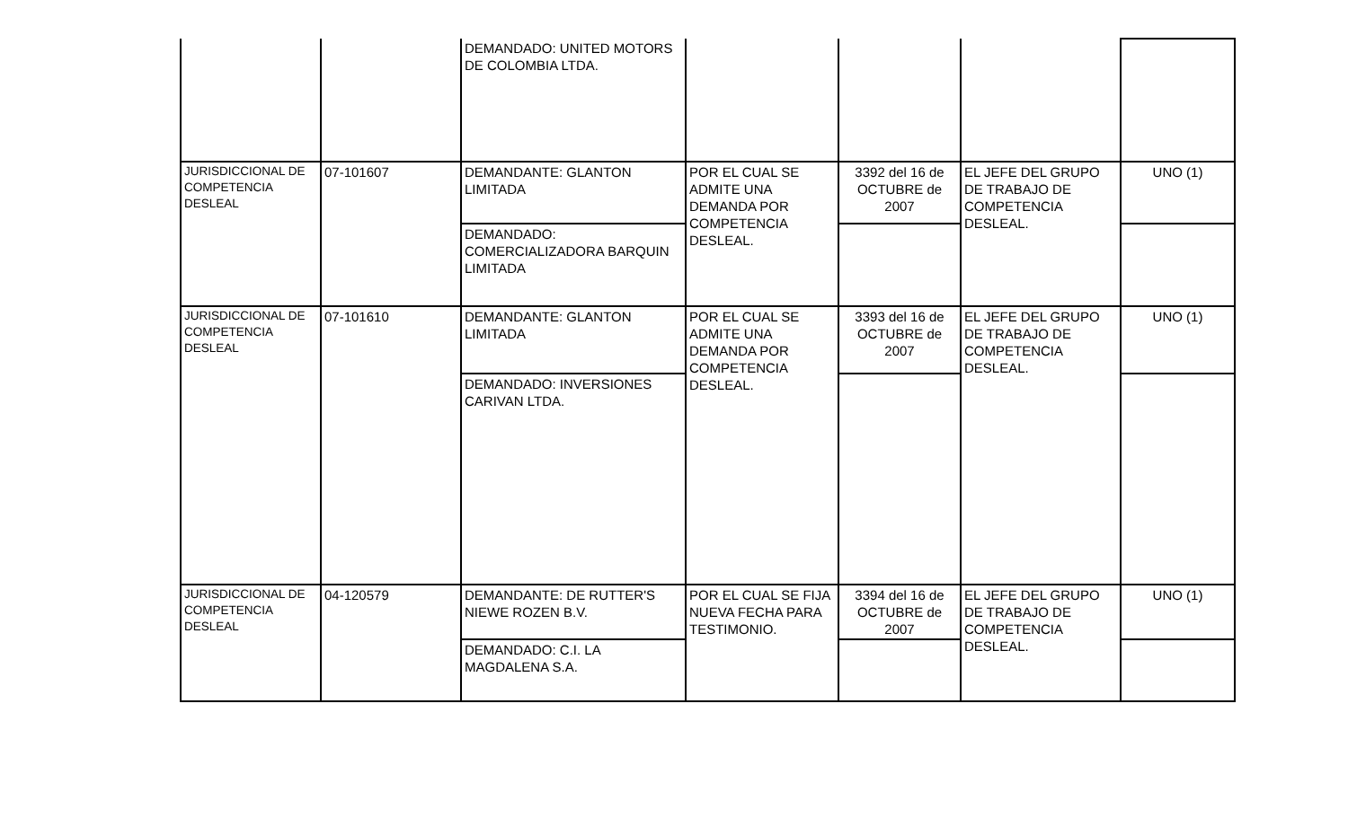| | | DEMANDADO: UNITED MOTORS DE COLOMBIA LTDA. | | | | |
| JURISDICCIONAL DE COMPETENCIA DESLEAL | 07-101607 | DEMANDANTE: GLANTON LIMITADA | POR EL CUAL SE ADMITE UNA DEMANDA POR COMPETENCIA DESLEAL. | 3392 del 16 de OCTUBRE de 2007 | EL JEFE DEL GRUPO DE TRABAJO DE COMPETENCIA DESLEAL. | UNO (1) |
| | | DEMANDADO: COMERCIALIZADORA BARQUIN LIMITADA | | | | |
| JURISDICCIONAL DE COMPETENCIA DESLEAL | 07-101610 | DEMANDANTE: GLANTON LIMITADA | POR EL CUAL SE ADMITE UNA DEMANDA POR COMPETENCIA DESLEAL. | 3393 del 16 de OCTUBRE de 2007 | EL JEFE DEL GRUPO DE TRABAJO DE COMPETENCIA DESLEAL. | UNO (1) |
| | | DEMANDADO: INVERSIONES CARIVAN LTDA. | | | | |
| JURISDICCIONAL DE COMPETENCIA DESLEAL | 04-120579 | DEMANDANTE: DE RUTTER'S NIEWE ROZEN B.V. | POR EL CUAL SE FIJA NUEVA FECHA PARA TESTIMONIO. | 3394 del 16 de OCTUBRE de 2007 | EL JEFE DEL GRUPO DE TRABAJO DE COMPETENCIA DESLEAL. | UNO (1) |
| | | DEMANDADO: C.I. LA MAGDALENA S.A. | | | | |